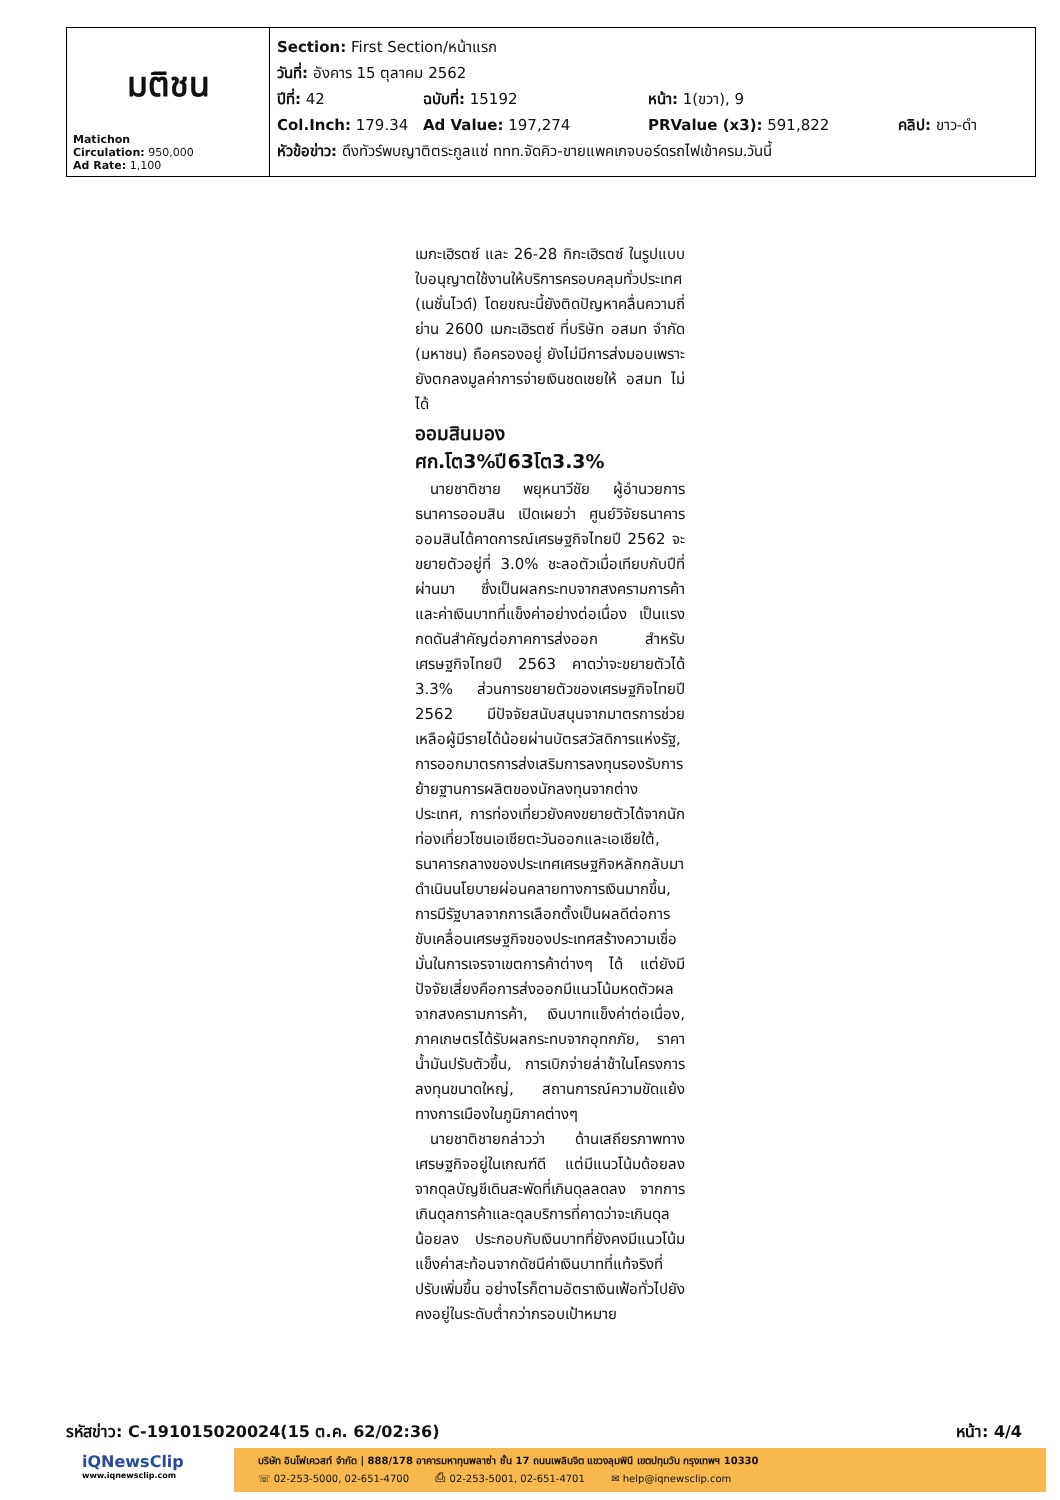| มติชน Matichon Circulation: 950,000 Ad Rate: 1,100 | Section: First Section/หน้าแรก วันที่: อังคาร 15 ตุลาคม 2562 ปีที่: 42 ฉบับที่: 15192 หน้า: 1(ขวา), 9 Col.Inch: 179.34 Ad Value: 197,274 PRValue (x3): 591,822 คลิป: ขาว-ดำ หัวข้อข่าว: ดึงทัวร์พบญาติตระกูลแซ่ ททท.จัดคิว-ขายแพคเกจบอร์ดรถไฟเข้าครม.วันนี้ |
เมกะเฮิรตซ์ และ 26-28 กิกะเฮิรตซ์ ในรูปแบบใบอนุญาตใช้งานให้บริการครอบคลุมทั่วประเทศ (เนชั่นไวด์) โดยขณะนี้ยังติดปัญหาคลื่นความถี่ย่าน 2600 เมกะเฮิรตซ์ ที่บริษัท อสมท จำกัด (มหาชน) ถือครองอยู่ ยังไม่มีการส่งมอบเพราะยังตกลงมูลค่าการจ่ายเงินชดเชยให้ อสมท ไม่ได้
ออมสินมองศก.โต3%ปี63โต3.3%
 นายชาติชาย พยุหนาวีชัย ผู้อำนวยการธนาคารออมสิน เปิดเผยว่า ศูนย์วิจัยธนาคารออมสินได้คาดการณ์เศรษฐกิจไทยปี 2562 จะขยายตัวอยู่ที่ 3.0% ชะลอตัวเมื่อเทียบกับปีที่ผ่านมา ซึ่งเป็นผลกระทบจากสงครามการค้าและค่าเงินบาทที่แข็งค่าอย่างต่อเนื่อง เป็นแรงกดดันสำคัญต่อภาคการส่งออก สำหรับเศรษฐกิจไทยปี 2563 คาดว่าจะขยายตัวได้ 3.3% ส่วนการขยายตัวของเศรษฐกิจไทยปี 2562 มีปัจจัยสนับสนุนจากมาตรการช่วยเหลือผู้มีรายได้น้อยผ่านบัตรสวัสดิการแห่งรัฐ, การออกมาตรการส่งเสริมการลงทุนรองรับการย้ายฐานการผลิตของนักลงทุนจากต่างประเทศ, การท่องเที่ยวยังคงขยายตัวได้จากนักท่องเที่ยวโซนเอเชียตะวันออกและเอเชียใต้, ธนาคารกลางของประเทศเศรษฐกิจหลักกลับมาดำเนินนโยบายผ่อนคลายทางการเงินมากขึ้น, การมีรัฐบาลจากการเลือกตั้งเป็นผลดีต่อการขับเคลื่อนเศรษฐกิจของประเทศสร้างความเชื่อมั่นในการเจรจาเขตการค้าต่างๆ ได้ แต่ยังมีปัจจัยเสี่ยงคือการส่งออกมีแนวโน้มหดตัวผลจากสงครามการค้า, เงินบาทแข็งค่าต่อเนื่อง, ภาคเกษตรได้รับผลกระทบจากอุทกภัย, ราคาน้ำมันปรับตัวขึ้น, การเบิกจ่ายล่าช้าในโครงการลงทุนขนาดใหญ่, สถานการณ์ความขัดแย้งทางการเมืองในภูมิภาคต่างๆ
 นายชาติชายกล่าวว่า ด้านเสถียรภาพทางเศรษฐกิจอยู่ในเกณฑ์ดี แต่มีแนวโน้มด้อยลงจากดุลบัญชีเดินสะพัดที่เกินดุลลดลง จากการเกินดุลการค้าและดุลบริการที่คาดว่าจะเกินดุลน้อยลง ประกอบกับเงินบาทที่ยังคงมีแนวโน้มแข็งค่าสะท้อนจากดัชนีค่าเงินบาทที่แท้จริงที่ปรับเพิ่มขึ้น อย่างไรก็ตามอัตราเงินเฟ้อทั่วไปยังคงอยู่ในระดับต่ำกว่ากรอบเป้าหมาย
รหัสข่าว: C-191015020024(15 ต.ค. 62/02:36) หน้า: 4/4
iQNewsClip
www.iqnewsclip.com
บริษัท อินโฟเควสท์ จำกัด | 888/178 อาคารมหาทุนพลาซ่า ชั้น 17 ถนนเพลินจิต แขวงลุมพินี เขตปทุมวัน กรุงเทพฯ 10330
☏ 02-253-5000, 02-651-4700    ⎙ 02-253-5001, 02-651-4701    ✉ help@iqnewsclip.com